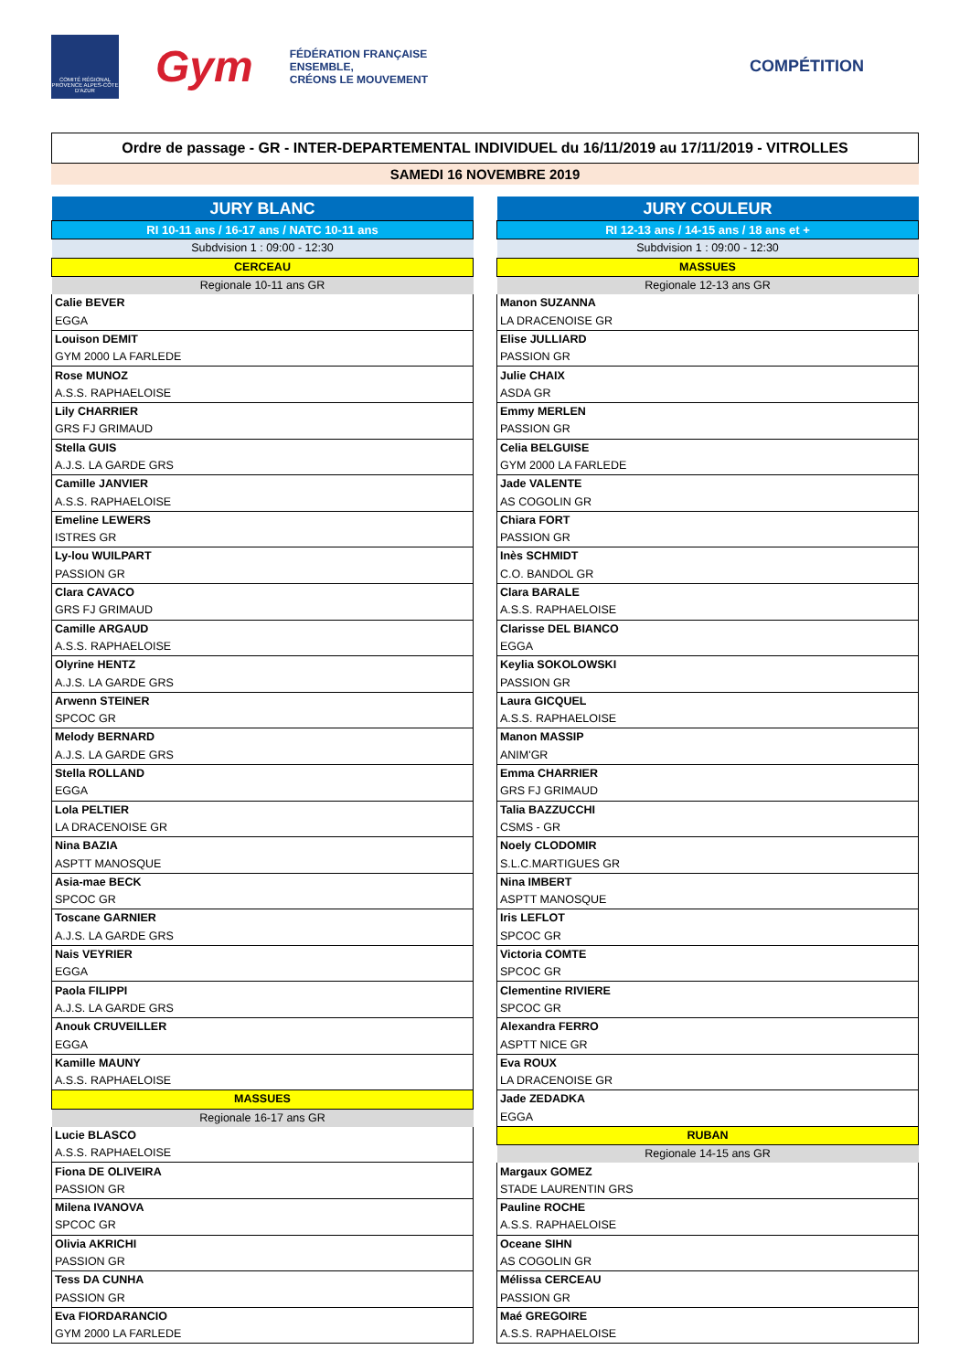COMITÉ RÉGIONAL PROVENCE ALPES-CÔTE D'AZUR
Gym
FÉDÉRATION FRANÇAISE
ENSEMBLE,
CRÉONS LE MOUVEMENT
COMPÉTITION
Ordre de passage - GR - INTER-DEPARTEMENTAL INDIVIDUEL du 16/11/2019 au 17/11/2019 - VITROLLES
SAMEDI 16 NOVEMBRE 2019
| JURY BLANC |
| RI 10-11 ans / 16-17 ans / NATC 10-11 ans |
| Subdvision 1 : 09:00 - 12:30 |
| CERCEAU |
| Regionale 10-11 ans GR |
| Calie BEVER |
| EGGA |
| Louison DEMIT |
| GYM 2000 LA FARLEDE |
| Rose MUNOZ |
| A.S.S. RAPHAELOISE |
| Lily CHARRIER |
| GRS FJ GRIMAUD |
| Stella GUIS |
| A.J.S. LA GARDE GRS |
| Camille JANVIER |
| A.S.S. RAPHAELOISE |
| Emeline LEWERS |
| ISTRES GR |
| Ly-lou WUILPART |
| PASSION GR |
| Clara CAVACO |
| GRS FJ GRIMAUD |
| Camille ARGAUD |
| A.S.S. RAPHAELOISE |
| Olyrine HENTZ |
| A.J.S. LA GARDE GRS |
| Arwenn STEINER |
| SPCOC GR |
| Melody BERNARD |
| A.J.S. LA GARDE GRS |
| Stella ROLLAND |
| EGGA |
| Lola PELTIER |
| LA DRACENOISE GR |
| Nina BAZIA |
| ASPTT MANOSQUE |
| Asia-mae BECK |
| SPCOC GR |
| Toscane GARNIER |
| A.J.S. LA GARDE GRS |
| Nais VEYRIER |
| EGGA |
| Paola FILIPPI |
| A.J.S. LA GARDE GRS |
| Anouk CRUVEILLER |
| EGGA |
| Kamille MAUNY |
| A.S.S. RAPHAELOISE |
| MASSUES |
| Regionale 16-17 ans GR |
| Lucie BLASCO |
| A.S.S. RAPHAELOISE |
| Fiona DE OLIVEIRA |
| PASSION GR |
| Milena IVANOVA |
| SPCOC GR |
| Olivia AKRICHI |
| PASSION GR |
| Tess DA CUNHA |
| PASSION GR |
| Eva FIORDARANCIO |
| GYM 2000 LA FARLEDE |
| JURY COULEUR |
| RI 12-13 ans / 14-15 ans / 18 ans et + |
| Subdvision 1 : 09:00 - 12:30 |
| MASSUES |
| Regionale 12-13 ans GR |
| Manon SUZANNA |
| LA DRACENOISE GR |
| Elise JULLIARD |
| PASSION GR |
| Julie CHAIX |
| ASDA GR |
| Emmy MERLEN |
| PASSION GR |
| Celia BELGUISE |
| GYM 2000 LA FARLEDE |
| Jade VALENTE |
| AS COGOLIN GR |
| Chiara FORT |
| PASSION GR |
| Inès SCHMIDT |
| C.O. BANDOL GR |
| Clara BARALE |
| A.S.S. RAPHAELOISE |
| Clarisse DEL BIANCO |
| EGGA |
| Keylia SOKOLOWSKI |
| PASSION GR |
| Laura GICQUEL |
| A.S.S. RAPHAELOISE |
| Manon MASSIP |
| ANIM'GR |
| Emma CHARRIER |
| GRS FJ GRIMAUD |
| Talia BAZZUCCHI |
| CSMS - GR |
| Noely CLODOMIR |
| S.L.C.MARTIGUES GR |
| Nina IMBERT |
| ASPTT MANOSQUE |
| Iris LEFLOT |
| SPCOC GR |
| Victoria COMTE |
| SPCOC GR |
| Clementine RIVIERE |
| SPCOC GR |
| Alexandra FERRO |
| ASPTT NICE GR |
| Eva ROUX |
| LA DRACENOISE GR |
| Jade ZEDADKA |
| EGGA |
| RUBAN |
| Regionale 14-15 ans GR |
| Margaux GOMEZ |
| STADE LAURENTIN GRS |
| Pauline ROCHE |
| A.S.S. RAPHAELOISE |
| Oceane SIHN |
| AS COGOLIN GR |
| Mélissa CERCEAU |
| PASSION GR |
| Maé GREGOIRE |
| A.S.S. RAPHAELOISE |